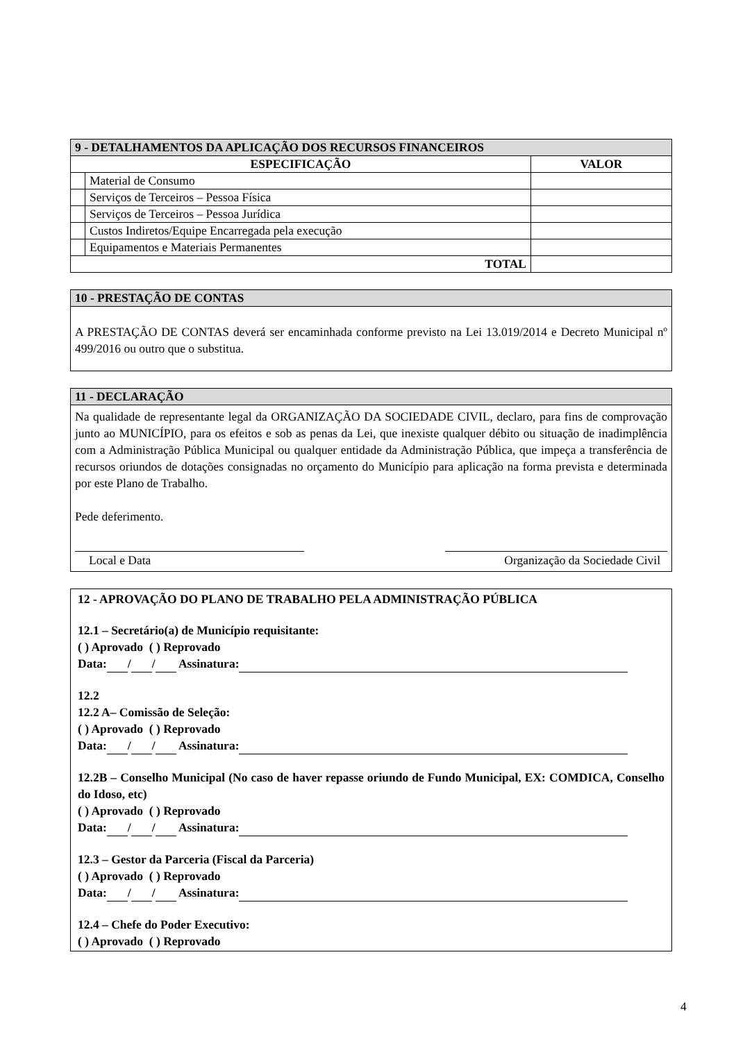| 9 - DETALHAMENTOS DA APLICAÇÃO DOS RECURSOS FINANCEIROS | | |
| --- | --- | --- |
| ESPECIFICAÇÃO | | VALOR |
| | Material de Consumo | |
| | Serviços de Terceiros – Pessoa Física | |
| | Serviços de Terceiros – Pessoa Jurídica | |
| | Custos Indiretos/Equipe Encarregada pela execução | |
| | Equipamentos e Materiais Permanentes | |
| TOTAL | | |
10 - PRESTAÇÃO DE CONTAS
A PRESTAÇÃO DE CONTAS deverá ser encaminhada conforme previsto na Lei 13.019/2014 e Decreto Municipal nº 499/2016 ou outro que o substitua.
11 - DECLARAÇÃO
Na qualidade de representante legal da ORGANIZAÇÃO DA SOCIEDADE CIVIL, declaro, para fins de comprovação junto ao MUNICÍPIO, para os efeitos e sob as penas da Lei, que inexiste qualquer débito ou situação de inadimplência com a Administração Pública Municipal ou qualquer entidade da Administração Pública, que impeça a transferência de recursos oriundos de dotações consignadas no orçamento do Município para aplicação na forma prevista e determinada por este Plano de Trabalho.
Pede deferimento.
Local e Data Organização da Sociedade Civil
12 - APROVAÇÃO DO PLANO DE TRABALHO PELA ADMINISTRAÇÃO PÚBLICA
12.1 – Secretário(a) de Município requisitante:
( ) Aprovado ( ) Reprovado
Data: / / Assinatura:
12.2
12.2 A– Comissão de Seleção:
( ) Aprovado ( ) Reprovado
Data: / / Assinatura:
12.2B – Conselho Municipal (No caso de haver repasse oriundo de Fundo Municipal, EX: COMDICA, Conselho do Idoso, etc)
( ) Aprovado ( ) Reprovado
Data: / / Assinatura:
12.3 – Gestor da Parceria (Fiscal da Parceria)
( ) Aprovado ( ) Reprovado
Data: / / Assinatura:
12.4 – Chefe do Poder Executivo:
( ) Aprovado ( ) Reprovado
4